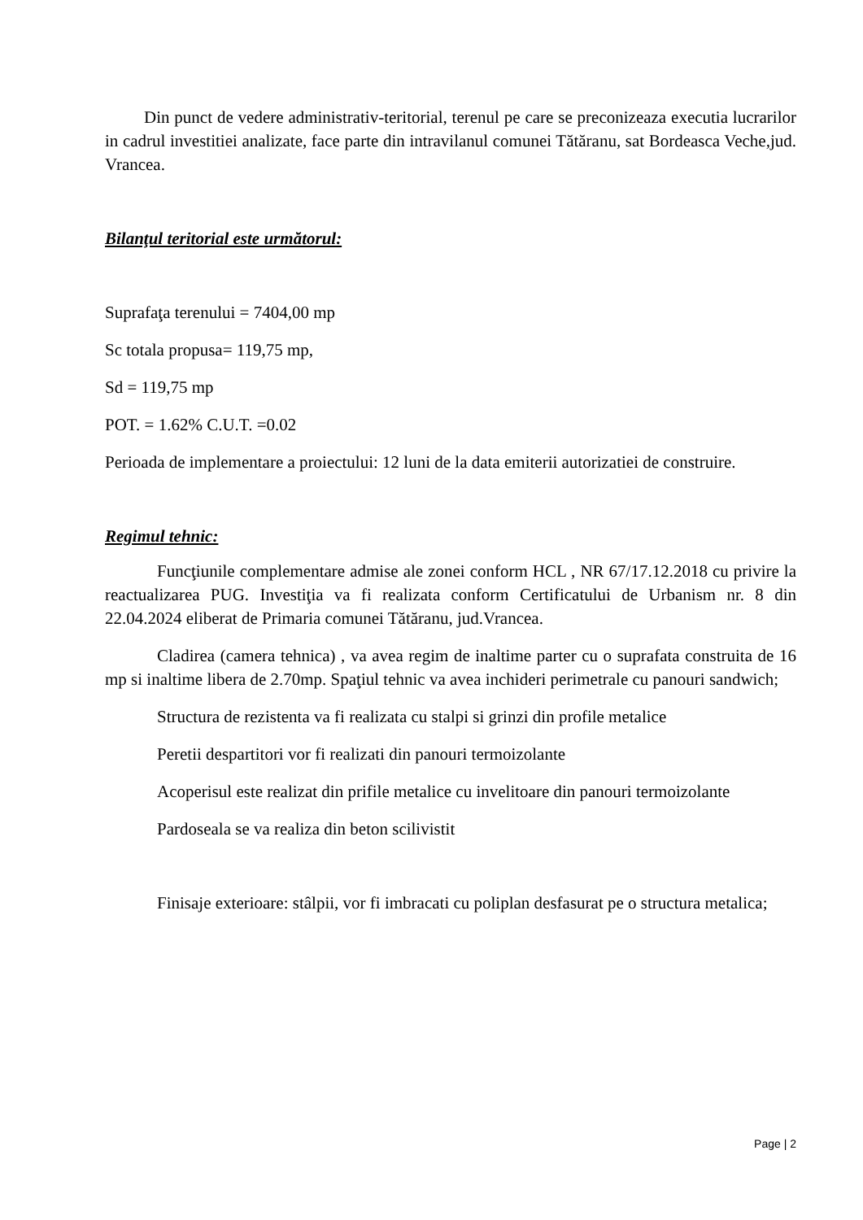Din punct de vedere administrativ-teritorial, terenul pe care se preconizeaza executia lucrarilor in cadrul investitiei analizate, face parte din intravilanul comunei Tătăranu, sat Bordeasca Veche,jud. Vrancea.
Bilanţul teritorial este următorul:
Suprafaţa terenului = 7404,00 mp
Sc totala propusa= 119,75 mp,
Sd = 119,75 mp
POT. = 1.62% C.U.T. =0.02
Perioada de implementare a proiectului: 12 luni de la data emiterii autorizatiei de construire.
Regimul tehnic:
Funcţiunile complementare admise ale zonei conform HCL , NR 67/17.12.2018 cu privire la reactualizarea PUG. Investiţia va fi realizata conform Certificatului de Urbanism nr. 8 din 22.04.2024 eliberat de Primaria comunei Tătăranu, jud.Vrancea.
Cladirea (camera tehnica) , va avea regim de inaltime parter cu o suprafata construita de 16 mp si inaltime libera de 2.70mp. Spaţiul tehnic va avea inchideri perimetrale cu panouri sandwich;
Structura de rezistenta va fi realizata cu stalpi si grinzi din profile metalice
Peretii despartitori vor fi realizati din panouri termoizolante
Acoperisul este realizat din prifile metalice cu invelitoare din panouri termoizolante
Pardoseala se va realiza din beton scilivistit
Finisaje exterioare: stâlpii, vor fi imbracati cu poliplan desfasurat pe o structura metalica;
Page | 2